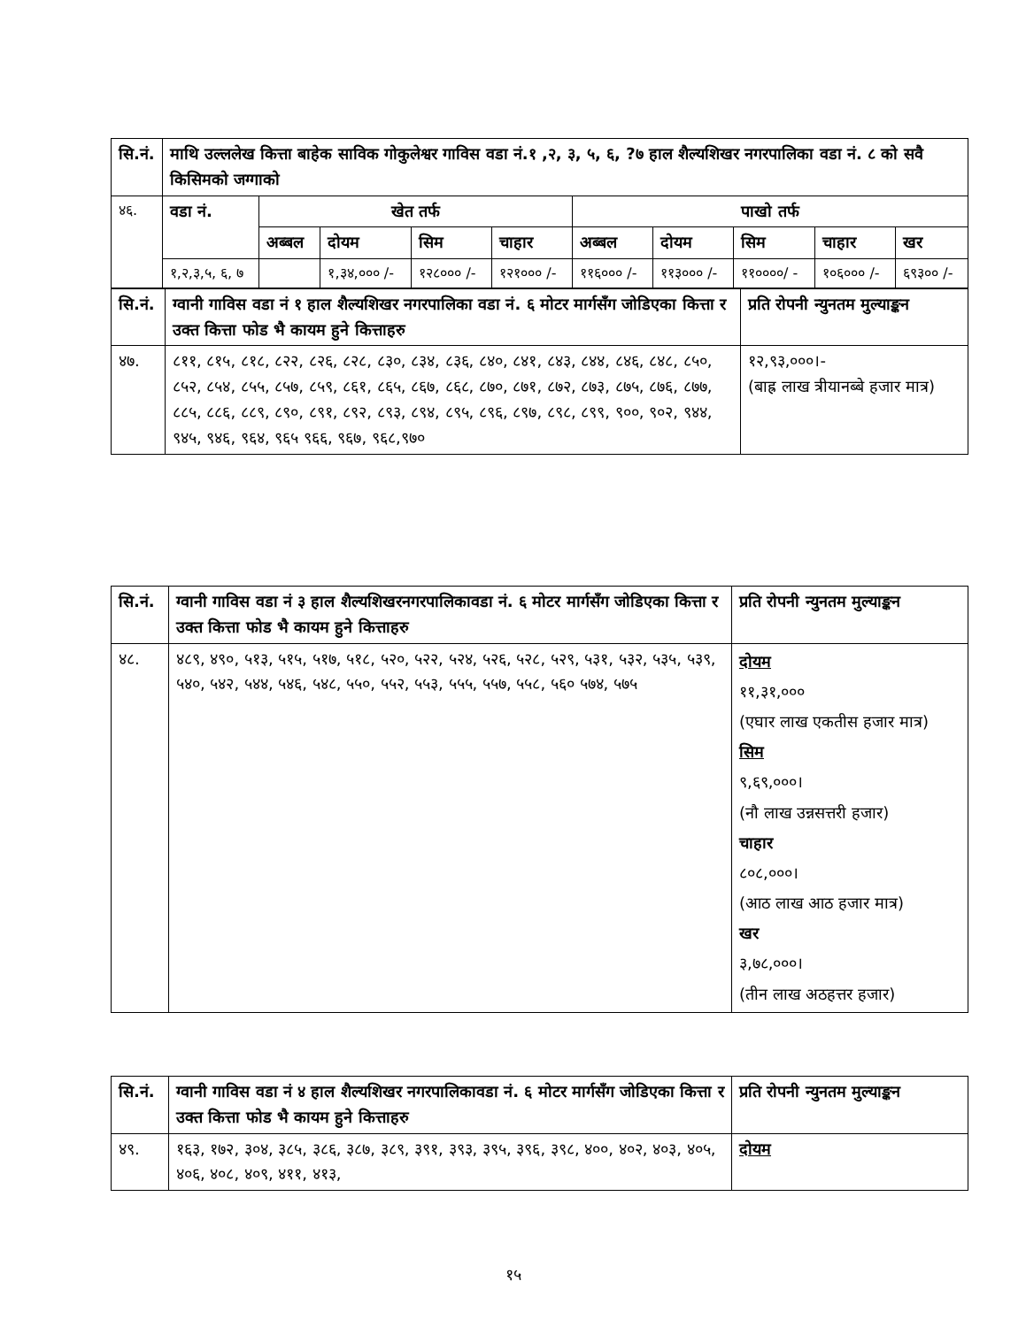| सि.नं. | माथि उल्ललेख कित्ता बाहेक साविक गोकुलेश्वर गाविस वडा नं.१ ,२, ३, ५, ६, ?७ हाल शैल्यशिखर नगरपालिका वडा नं. ८ को सवै किसिमको जग्गाको | | | | | | | | | |
| --- | --- | --- | --- | --- | --- | --- | --- | --- | --- | --- |
| ४६. | वडा नं. | खेत तर्फ | | | | पाखो तर्फ | | | | |
| | | अब्बल | दोयम | सिम | चाहार | अब्बल | दोयम | सिम | चाहार | खर |
| | १,२,३,५, ६, ७ | | १,३४,००० /- | १२८००० /- | १२१००० /- | ११६००० /- | ११३००० /- | ११००००/ - | १०६००० /- | ६९३०० /- |
| सि.नं. | ग्वानी गाविस वडा नं १ हाल शैल्यशिखर नगरपालिका वडा नं. ६ मोटर मार्गसँग जोडिएका कित्ता र उक्त कित्ता फोड भै कायम हुने कित्ताहरु | प्रति रोपनी न्युनतम मुल्याङ्कन |
| --- | --- | --- |
| ४७. | ८११, ८१५, ८१८, ८२२, ८२६, ८२८, ८३०, ८३४, ८३६, ८४०, ८४१, ८४३, ८४४, ८४६, ८४८, ८५०, ८५२, ८५४, ८५५, ८५७, ८५९, ८६१, ८६५, ८६७, ८६८, ८७०, ८७१, ८७२, ८७३, ८७५, ८७६, ८७७, ८८५, ८८६, ८८९, ८९०, ८९१, ८९२, ८९३, ८९४, ८९५, ८९६, ८९७, ८९८, ८९९, ९००, ९०२, ९४४, ९४५, ९४६, ९६४, ९६५ ९६६, ९६७, ९६८,९७० | १२,९३,०००।- (बाह्र लाख त्रीयानब्बे हजार मात्र) |
| सि.नं. | ग्वानी गाविस वडा नं ३ हाल शैल्यशिखरनगरपालिकावडा नं. ६ मोटर मार्गसँग जोडिएका कित्ता र उक्त कित्ता फोड भै कायम हुने कित्ताहरु | प्रति रोपनी न्युनतम मुल्याङ्कन |
| --- | --- | --- |
| ४८. | ४८९, ४९०, ५१३, ५१५, ५१७, ५१८, ५२०, ५२२, ५२४, ५२६, ५२८, ५२९, ५३१, ५३२, ५३५, ५३९, ५४०, ५४२, ५४४, ५४६, ५४८, ५५०, ५५२, ५५३, ५५५, ५५७, ५५८, ५६० ५७४, ५७५ | दोयम ११,३१,००० (एघार लाख एकतीस हजार मात्र) सिम ९,६९,०००। (नौ लाख उन्नसत्तरी हजार) चाहार ८०८,०००। (आठ लाख आठ हजार मात्र) खर ३,७८,०००। (तीन लाख अठहत्तर हजार) |
| सि.नं. | ग्वानी गाविस वडा नं ४ हाल शैल्यशिखर नगरपालिकावडा नं. ६ मोटर मार्गसँग जोडिएका कित्ता र उक्त कित्ता फोड भै कायम हुने कित्ताहरु | प्रति रोपनी न्युनतम मुल्याङ्कन |
| --- | --- | --- |
| ४९. | १६३, १७२, ३०४, ३८५, ३८६, ३८७, ३८९, ३९१, ३९३, ३९५, ३९६, ३९८, ४००, ४०२, ४०३, ४०५, ४०६, ४०८, ४०९, ४११, ४१३, | दोयम |
१५